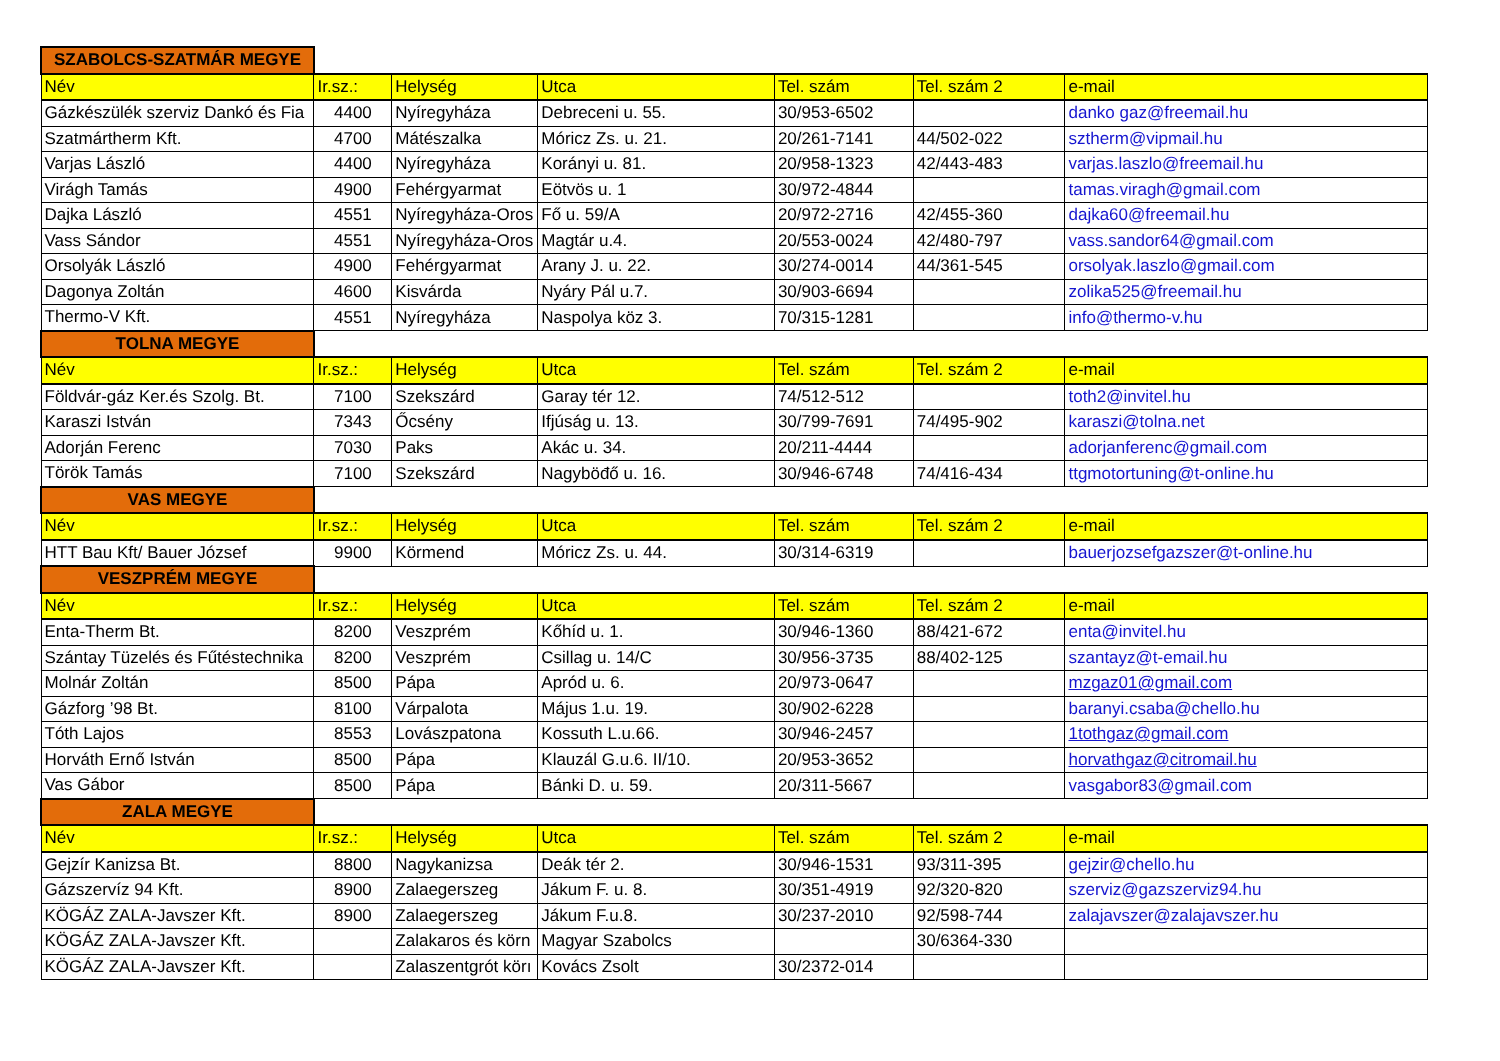| SZABOLCS-SZATMÁR MEGYE | | | | | | |
| Név | Ir.sz.: | Helység | Utca | Tel. szám | Tel. szám 2 | e-mail |
| Gázkészülék szerviz Dankó és Fia | 4400 | Nyíregyháza | Debreceni u. 55. | 30/953-6502 | | danko gaz@freemail.hu |
| Szatmártherm Kft. | 4700 | Mátészalka | Móricz Zs. u. 21. | 20/261-7141 | 44/502-022 | sztherm@vipmail.hu |
| Varjas László | 4400 | Nyíregyháza | Korányi u. 81. | 20/958-1323 | 42/443-483 | varjas.laszlo@freemail.hu |
| Virágh Tamás | 4900 | Fehérgyarmat | Eötvös u. 1 | 30/972-4844 | | tamas.viragh@gmail.com |
| Dajka László | 4551 | Nyíregyháza-Oros | Fő u. 59/A | 20/972-2716 | 42/455-360 | dajka60@freemail.hu |
| Vass Sándor | 4551 | Nyíregyháza-Oros | Magtár u.4. | 20/553-0024 | 42/480-797 | vass.sandor64@gmail.com |
| Orsolyák László | 4900 | Fehérgyarmat | Arany J. u. 22. | 30/274-0014 | 44/361-545 | orsolyak.laszlo@gmail.com |
| Dagonya Zoltán | 4600 | Kisvárda | Nyáry Pál u.7. | 30/903-6694 | | zolika525@freemail.hu |
| Thermo-V Kft. | 4551 | Nyíregyháza | Naspolya köz 3. | 70/315-1281 | | info@thermo-v.hu |
| TOLNA MEGYE | | | | | | |
| Név | Ir.sz.: | Helység | Utca | Tel. szám | Tel. szám 2 | e-mail |
| Földvár-gáz Ker.és Szolg. Bt. | 7100 | Szekszárd | Garay tér 12. | 74/512-512 | | toth2@invitel.hu |
| Karaszi István | 7343 | Őcsény | Ifjúság u. 13. | 30/799-7691 | 74/495-902 | karaszi@tolna.net |
| Adorján Ferenc | 7030 | Paks | Akác u. 34. | 20/211-4444 | | adorjanferenc@gmail.com |
| Török Tamás | 7100 | Szekszárd | Nagyböđő u. 16. | 30/946-6748 | 74/416-434 | ttgmotortuning@t-online.hu |
| VAS MEGYE | | | | | | |
| Név | Ir.sz.: | Helység | Utca | Tel. szám | Tel. szám 2 | e-mail |
| HTT Bau Kft/ Bauer József | 9900 | Körmend | Móricz Zs. u. 44. | 30/314-6319 | | bauerjozsefgazszer@t-online.hu |
| VESZPRÉM MEGYE | | | | | | |
| Név | Ir.sz.: | Helység | Utca | Tel. szám | Tel. szám 2 | e-mail |
| Enta-Therm Bt. | 8200 | Veszprém | Kőhíd u. 1. | 30/946-1360 | 88/421-672 | enta@invitel.hu |
| Szántay Tüzelés és Fűtéstechnika | 8200 | Veszprém | Csillag u. 14/C | 30/956-3735 | 88/402-125 | szantayz@t-email.hu |
| Molnár Zoltán | 8500 | Pápa | Apród u. 6. | 20/973-0647 | | mzgaz01@gmail.com |
| Gázforg ’98 Bt. | 8100 | Várpalota | Május 1.u. 19. | 30/902-6228 | | baranyi.csaba@chello.hu |
| Tóth Lajos | 8553 | Lovászpatona | Kossuth L.u.66. | 30/946-2457 | | 1tothgaz@gmail.com |
| Horváth Ernő István | 8500 | Pápa | Klauzál G.u.6. II/10. | 20/953-3652 | | horvathgaz@citromail.hu |
| Vas Gábor | 8500 | Pápa | Bánki D. u. 59. | 20/311-5667 | | vasgabor83@gmail.com |
| ZALA MEGYE | | | | | | |
| Név | Ir.sz.: | Helység | Utca | Tel. szám | Tel. szám 2 | e-mail |
| Gejzír Kanizsa Bt. | 8800 | Nagykanizsa | Deák tér 2. | 30/946-1531 | 93/311-395 | gejzir@chello.hu |
| Gázszervíz 94 Kft. | 8900 | Zalaegerszeg | Jákum F. u. 8. | 30/351-4919 | 92/320-820 | szerviz@gazszerviz94.hu |
| KÖGÁZ ZALA-Javszer Kft. | 8900 | Zalaegerszeg | Jákum F.u.8. | 30/237-2010 | 92/598-744 | zalajavszer@zalajavszer.hu |
| KÖGÁZ ZALA-Javszer Kft. | | Zalakaros és körn | Magyar Szabolcs | | 30/6364-330 | |
| KÖGÁZ ZALA-Javszer Kft. | | Zalaszentgrót körı | Kovács Zsolt | 30/2372-014 | | |